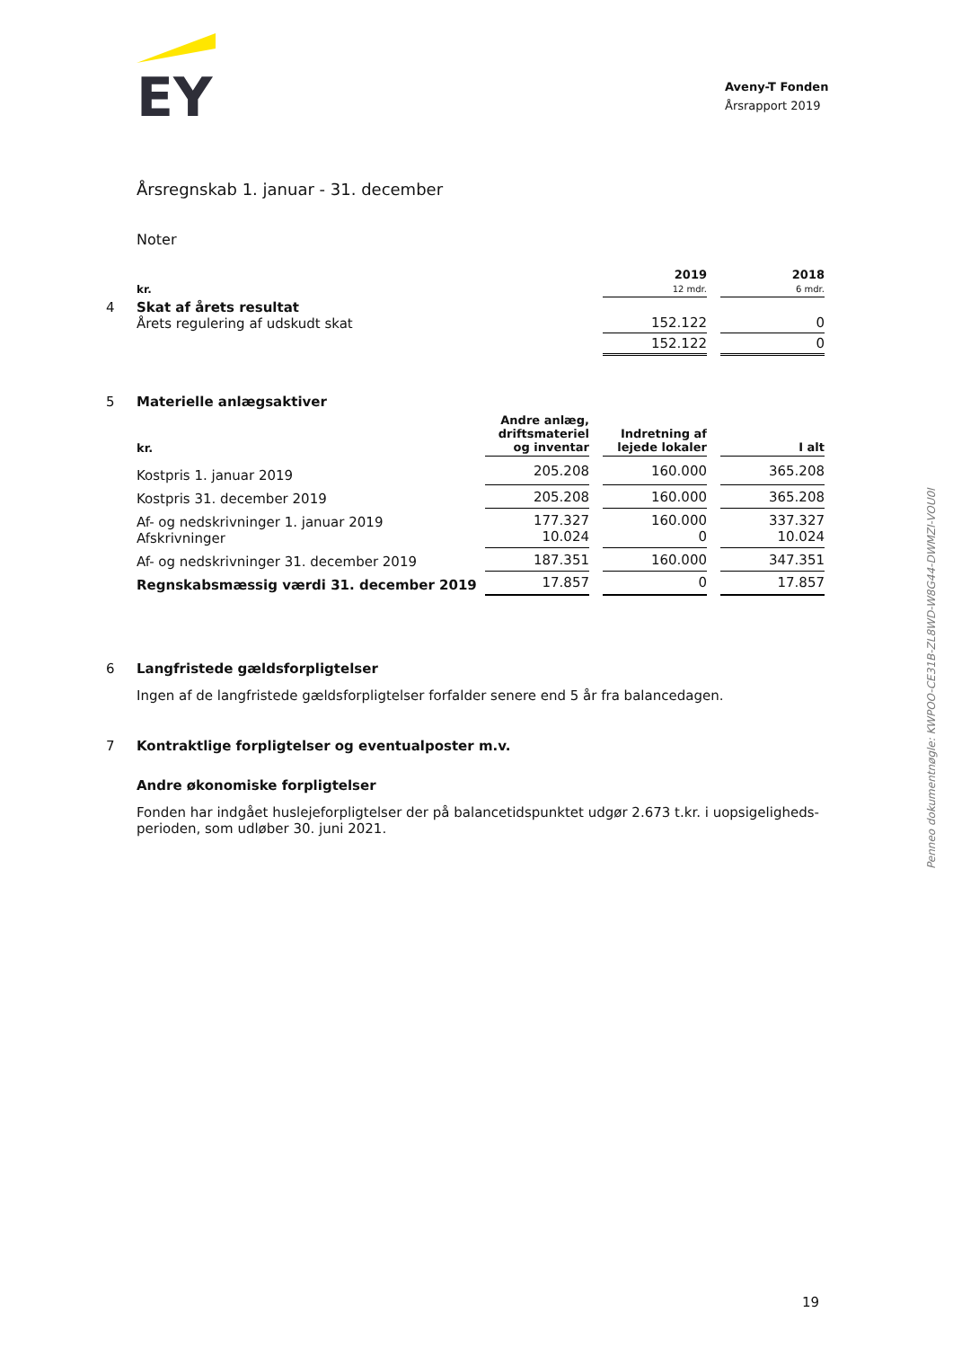EY
Aveny-T Fonden
Årsrapport 2019
Årsregnskab 1. januar - 31. december
Noter
| | kr. | 2019 12 mdr. | | 2018 6 mdr. |
| 4 | Skat af årets resultat Årets regulering af udskudt skat | 152.122 | | 0 |
| | | 152.122 | | 0 |
| 5 | Materielle anlægsaktiver | | | | | |
| | kr. | Andre anlæg, driftsmateriel og inventar | | Indretning af lejede lokaler | | I alt |
| | Kostpris 1. januar 2019 | 205.208 | | 160.000 | | 365.208 |
| | Kostpris 31. december 2019 | 205.208 | | 160.000 | | 365.208 |
| | Af- og nedskrivninger 1. januar 2019 Afskrivninger | 177.327 10.024 | | 160.000 0 | | 337.327 10.024 |
| | Af- og nedskrivninger 31. december 2019 | 187.351 | | 160.000 | | 347.351 |
| | Regnskabsmæssig værdi 31. december 2019 | 17.857 | | 0 | | 17.857 |
| 6 | Langfristede gældsforpligtelser |
| | Ingen af de langfristede gældsforpligtelser forfalder senere end 5 år fra balancedagen. |
| 7 | Kontraktlige forpligtelser og eventualposter m.v. |
| | Andre økonomiske forpligtelser |
| | Fonden har indgået huslejeforpligtelser der på balancetidspunktet udgør 2.673 t.kr. i uopsigeligheds-perioden, som udløber 30. juni 2021. |
Penneo dokumentnøgle: KWPOO-CE31B-ZL8WD-W8G44-DWMZI-VOU0I
19